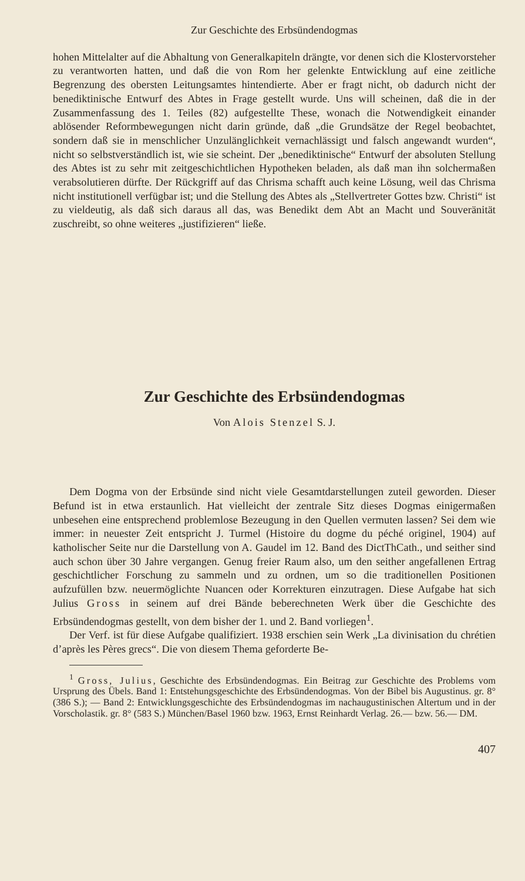Zur Geschichte des Erbsündendogmas
hohen Mittelalter auf die Abhaltung von Generalkapiteln drängte, vor denen sich die Klostervorsteher zu verantworten hatten, und daß die von Rom her gelenkte Entwicklung auf eine zeitliche Begrenzung des obersten Leitungsamtes hintendierte. Aber er fragt nicht, ob dadurch nicht der benediktinische Entwurf des Abtes in Frage gestellt wurde. Uns will scheinen, daß die in der Zusammenfassung des 1. Teiles (82) aufgestellte These, wonach die Notwendigkeit einander ablösender Reformbewegungen nicht darin gründe, daß „die Grundsätze der Regel beobachtet, sondern daß sie in menschlicher Unzulänglichkeit vernachlässigt und falsch angewandt wurden“, nicht so selbstverständlich ist, wie sie scheint. Der „benediktinische“ Entwurf der absoluten Stellung des Abtes ist zu sehr mit zeitgeschichtlichen Hypotheken beladen, als daß man ihn solchermaßen verabsolutieren dürfte. Der Rückgriff auf das Chrisma schafft auch keine Lösung, weil das Chrisma nicht institutionell verfügbar ist; und die Stellung des Abtes als „Stellvertreter Gottes bzw. Christi“ ist zu vieldeutig, als daß sich daraus all das, was Benedikt dem Abt an Macht und Souveränität zuschreibt, so ohne weiteres „justifizieren“ ließe.
Zur Geschichte des Erbsündendogmas
Von Alois Stenzel S. J.
Dem Dogma von der Erbsünde sind nicht viele Gesamtdarstellungen zuteil geworden. Dieser Befund ist in etwa erstaunlich. Hat vielleicht der zentrale Sitz dieses Dogmas einigermaßen unbesehen eine entsprechend problemlose Bezeugung in den Quellen vermuten lassen? Sei dem wie immer: in neuester Zeit entspricht J. Turmel (Histoire du dogme du péché originel, 1904) auf katholischer Seite nur die Darstellung von A. Gaudel im 12. Band des DictThCath., und seither sind auch schon über 30 Jahre vergangen. Genug freier Raum also, um den seither angefallenen Ertrag geschichtlicher Forschung zu sammeln und zu ordnen, um so die traditionellen Positionen aufzufüllen bzw. neuermöglichte Nuancen oder Korrekturen einzutragen. Diese Aufgabe hat sich Julius Gross in seinem auf drei Bände beberechneten Werk über die Geschichte des Erbsündendogmas gestellt, von dem bisher der 1. und 2. Band vorliegen<sup>1</sup>.
Der Verf. ist für diese Aufgabe qualifiziert. 1938 erschien sein Werk „La divinisation du chrétien d’après les Pères grecs“. Die von diesem Thema geforderte Be-
<sup>1</sup> Gross, Julius, Geschichte des Erbsündendogmas. Ein Beitrag zur Geschichte des Problems vom Ursprung des Übels. Band 1: Entstehungsgeschichte des Erbsündendogmas. Von der Bibel bis Augustinus. gr. 8° (386 S.); — Band 2: Entwicklungsgeschichte des Erbsündendogmas im nachaugustinischen Altertum und in der Vorscholastik. gr. 8° (583 S.) München/Basel 1960 bzw. 1963, Ernst Reinhardt Verlag. 26.— bzw. 56.— DM.
407